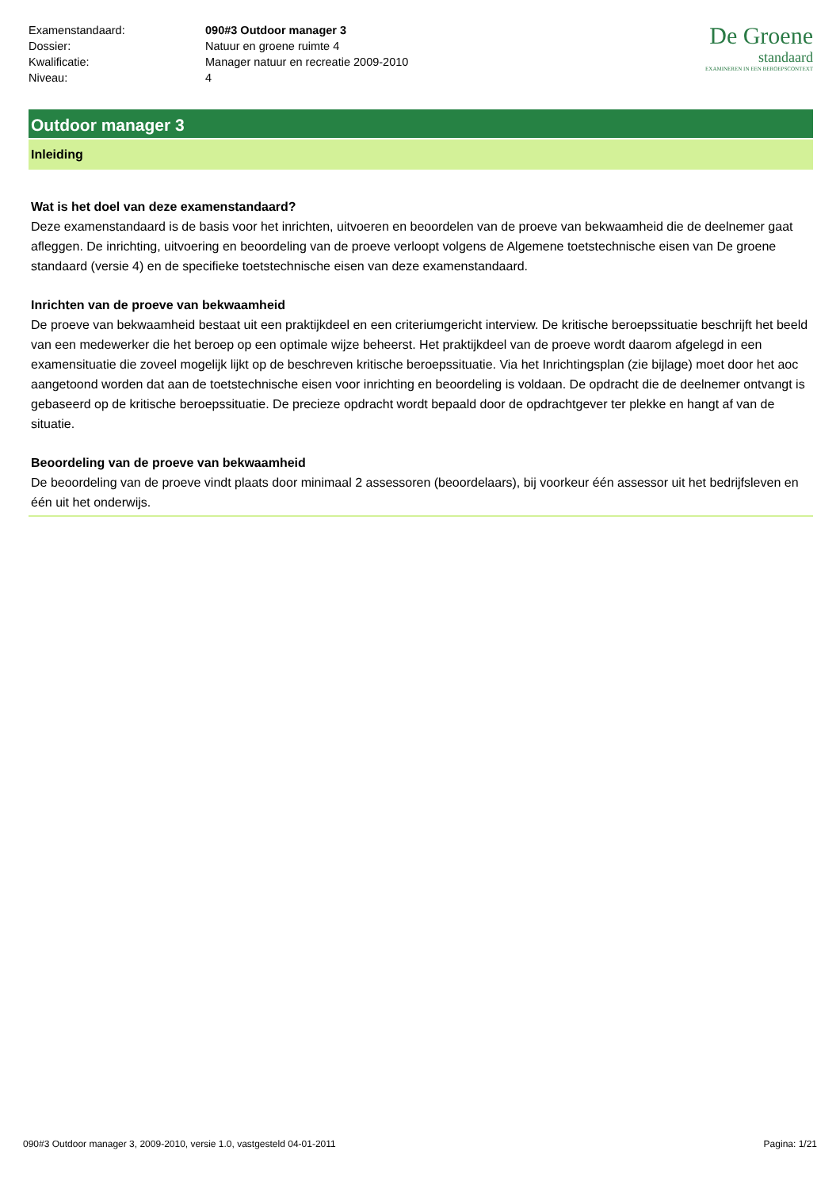| Examenstandaard: | 090#3 Outdoor manager 3 |
| Dossier: | Natuur en groene ruimte 4 |
| Kwalificatie: | Manager natuur en recreatie 2009-2010 |
| Niveau: | 4 |
De Groene
standaard
EXAMINEREN IN EEN BEROEPSCONTEXT
Outdoor manager 3
Inleiding
Wat is het doel van deze examenstandaard?
Deze examenstandaard is de basis voor het inrichten, uitvoeren en beoordelen van de proeve van bekwaamheid die de deelnemer gaat afleggen. De inrichting, uitvoering en beoordeling van de proeve verloopt volgens de Algemene toetstechnische eisen van De groene standaard (versie 4) en de specifieke toetstechnische eisen van deze examenstandaard.
Inrichten van de proeve van bekwaamheid
De proeve van bekwaamheid bestaat uit een praktijkdeel en een criteriumgericht interview. De kritische beroepssituatie beschrijft het beeld van een medewerker die het beroep op een optimale wijze beheerst. Het praktijkdeel van de proeve wordt daarom afgelegd in een examensituatie die zoveel mogelijk lijkt op de beschreven kritische beroepssituatie. Via het Inrichtingsplan (zie bijlage) moet door het aoc aangetoond worden dat aan de toetstechnische eisen voor inrichting en beoordeling is voldaan. De opdracht die de deelnemer ontvangt is gebaseerd op de kritische beroepssituatie. De precieze opdracht wordt bepaald door de opdrachtgever ter plekke en hangt af van de situatie.
Beoordeling van de proeve van bekwaamheid
De beoordeling van de proeve vindt plaats door minimaal 2 assessoren (beoordelaars), bij voorkeur één assessor uit het bedrijfsleven en één uit het onderwijs.
090#3 Outdoor manager 3, 2009-2010, versie 1.0, vastgesteld 04-01-2011 Pagina: 1/21